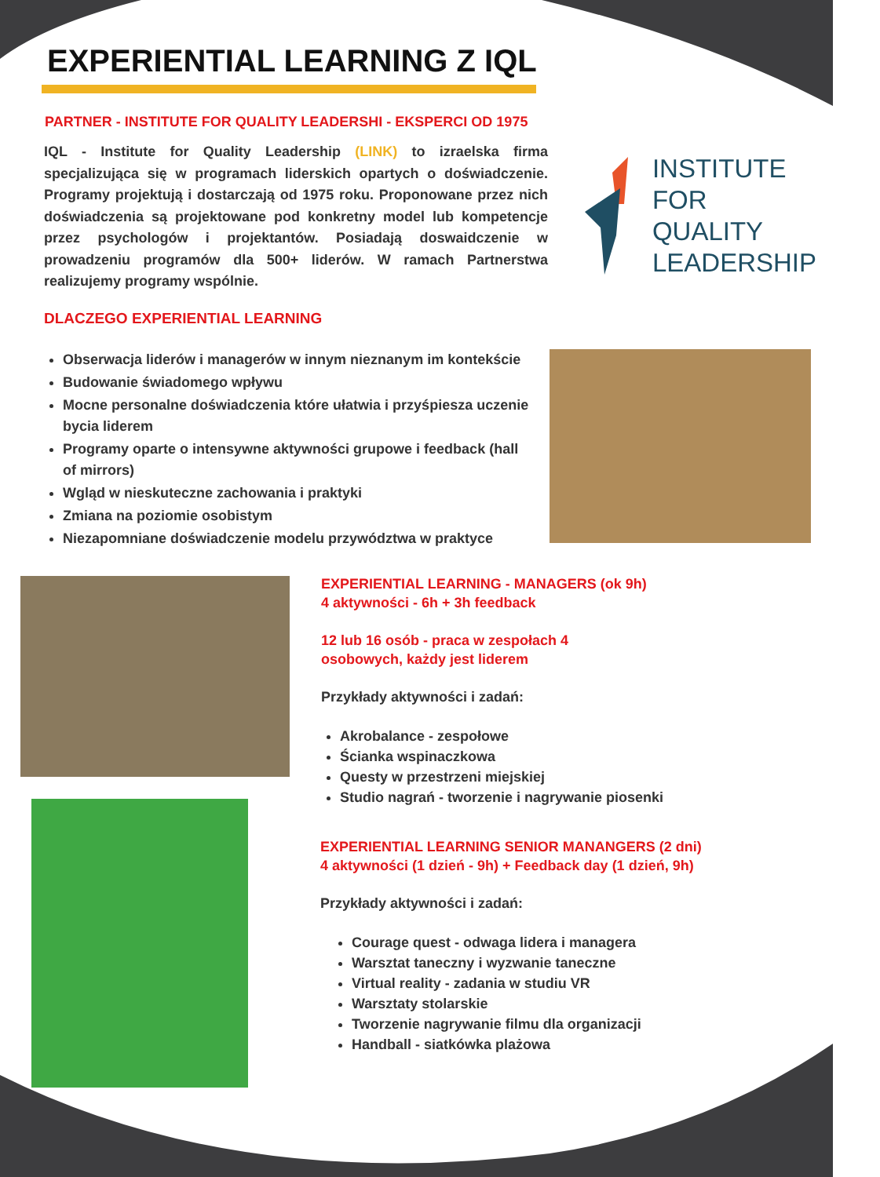EXPERIENTIAL LEARNING Z IQL
PARTNER - INSTITUTE FOR QUALITY LEADERSHI - EKSPERCI OD 1975
IQL - Institute for Quality Leadership (LINK) to izraelska firma specjalizująca się w programach liderskich opartych o doświadczenie. Programy projektują i dostarczają od 1975 roku. Proponowane przez nich doświadczenia są projektowane pod konkretny model lub kompetencje przez psychologów i projektantów. Posiadają doswaidczenie w prowadzeniu programów dla 500+ liderów. W ramach Partnerstwa realizujemy programy wspólnie.
INSTITUTE
FOR QUALITY
LEADERSHIP
DLACZEGO EXPERIENTIAL LEARNING
Obserwacja liderów i managerów w innym nieznanym im kontekście
Budowanie świadomego wpływu
Mocne personalne doświadczenia które ułatwia i przyśpiesza uczenie bycia liderem
Programy oparte o intensywne aktywności grupowe i feedback (hall of mirrors)
Wgląd w nieskuteczne zachowania i praktyki
Zmiana na poziomie osobistym
Niezapomniane doświadczenie modelu przywództwa w praktyce
EXPERIENTIAL LEARNING - MANAGERS (ok 9h)
4 aktywności - 6h + 3h feedback
12 lub 16 osób - praca w zespołach 4
osobowych, każdy jest liderem
Przykłady aktywności i zadań:
Akrobalance - zespołowe
Ścianka wspinaczkowa
Questy w przestrzeni miejskiej
Studio nagrań - tworzenie i nagrywanie piosenki
EXPERIENTIAL LEARNING SENIOR MANANGERS (2 dni)
4 aktywności (1 dzień - 9h) + Feedback day (1 dzień, 9h)
Przykłady aktywności i zadań:
Courage quest - odwaga lidera i managera
Warsztat taneczny i wyzwanie taneczne
Virtual reality - zadania w studiu VR
Warsztaty stolarskie
Tworzenie nagrywanie filmu dla organizacji
Handball - siatkówka plażowa